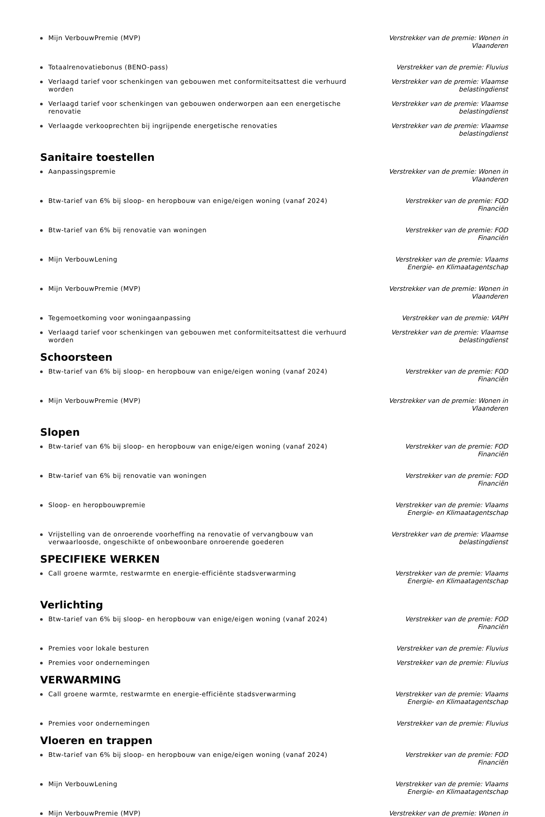Mijn VerbouwPremie (MVP) Verstrekker van de premie: Wonen in Vlaanderen
Totaalrenovatiebonus (BENO-pass) Verstrekker van de premie: Fluvius
Verlaagd tarief voor schenkingen van gebouwen met conformiteitsattest die verhuurd worden
Verstrekker van de premie: Vlaamse belastingdienst
Verlaagd tarief voor schenkingen van gebouwen onderworpen aan een energetische renovatie
Verstrekker van de premie: Vlaamse belastingdienst
Verlaagde verkooprechten bij ingrijpende energetische renovaties Verstrekker van de premie: Vlaamse belastingdienst
Sanitaire toestellen
Aanpassingspremie Verstrekker van de premie: Wonen in Vlaanderen
Btw-tarief van 6% bij sloop- en heropbouw van enige/eigen woning (vanaf 2024)
Verstrekker van de premie: FOD Financiën
Btw-tarief van 6% bij renovatie van woningen Verstrekker van de premie: FOD Financiën
Mijn VerbouwLening Verstrekker van de premie: Vlaams Energie- en Klimaatagentschap
Mijn VerbouwPremie (MVP) Verstrekker van de premie: Wonen in Vlaanderen
Tegemoetkoming voor woningaanpassing Verstrekker van de premie: VAPH
Verlaagd tarief voor schenkingen van gebouwen met conformiteitsattest die verhuurd worden
Verstrekker van de premie: Vlaamse belastingdienst
Schoorsteen
Btw-tarief van 6% bij sloop- en heropbouw van enige/eigen woning (vanaf 2024)
Verstrekker van de premie: FOD Financiën
Mijn VerbouwPremie (MVP) Verstrekker van de premie: Wonen in Vlaanderen
Slopen
Btw-tarief van 6% bij sloop- en heropbouw van enige/eigen woning (vanaf 2024)
Verstrekker van de premie: FOD Financiën
Btw-tarief van 6% bij renovatie van woningen Verstrekker van de premie: FOD Financiën
Sloop- en heropbouwpremie Verstrekker van de premie: Vlaams Energie- en Klimaatagentschap
Vrijstelling van de onroerende voorheffing na renovatie of vervangbouw van verwaarloosde, ongeschikte of onbewoonbare onroerende goederen
Verstrekker van de premie: Vlaamse belastingdienst
SPECIFIEKE WERKEN
Call groene warmte, restwarmte en energie-efficiënte stadsverwarming Verstrekker van de premie: Vlaams Energie- en Klimaatagentschap
Verlichting
Btw-tarief van 6% bij sloop- en heropbouw van enige/eigen woning (vanaf 2024)
Verstrekker van de premie: FOD Financiën
Premies voor lokale besturen Verstrekker van de premie: Fluvius
Premies voor ondernemingen Verstrekker van de premie: Fluvius
VERWARMING
Call groene warmte, restwarmte en energie-efficiënte stadsverwarming Verstrekker van de premie: Vlaams Energie- en Klimaatagentschap
Premies voor ondernemingen Verstrekker van de premie: Fluvius
Vloeren en trappen
Btw-tarief van 6% bij sloop- en heropbouw van enige/eigen woning (vanaf 2024)
Verstrekker van de premie: FOD Financiën
Mijn VerbouwLening Verstrekker van de premie: Vlaams Energie- en Klimaatagentschap
Mijn VerbouwPremie (MVP) Verstrekker van de premie: Wonen in